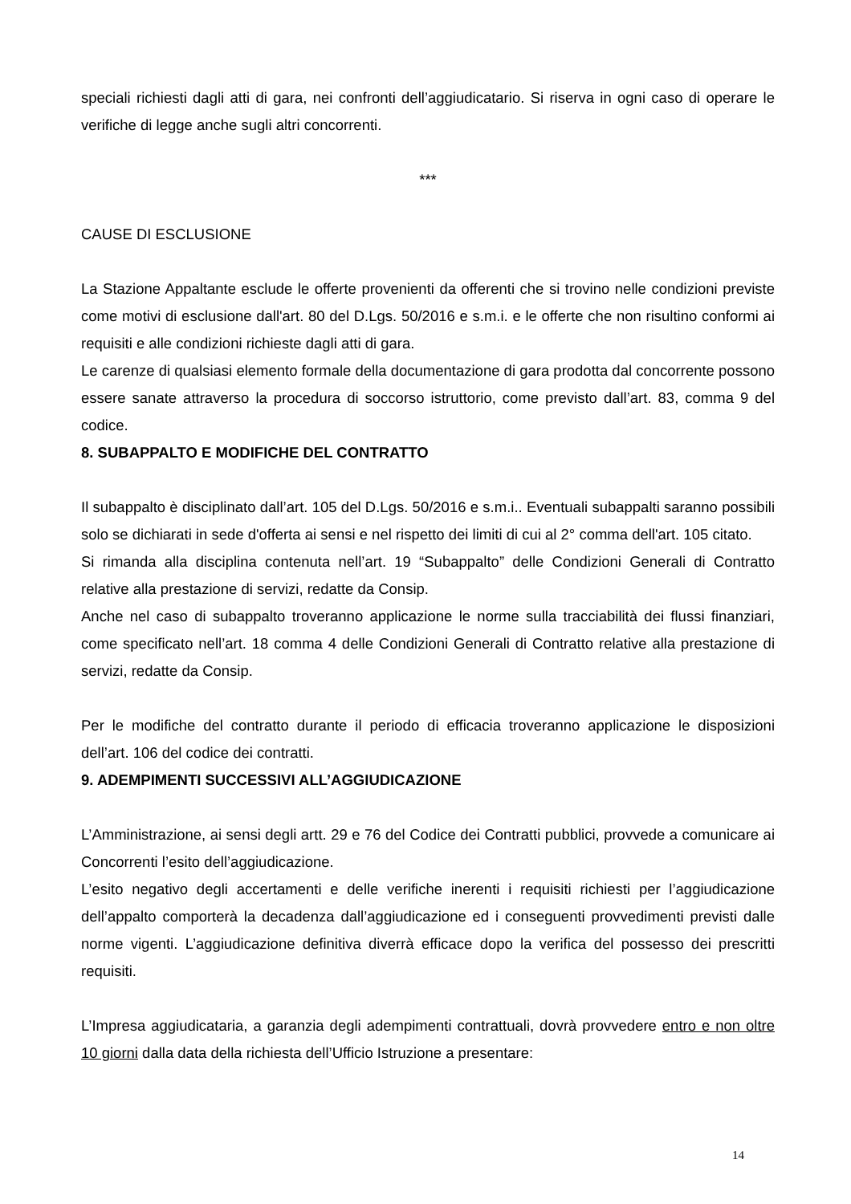speciali richiesti dagli atti di gara, nei confronti dell’aggiudicatario. Si riserva in ogni caso di operare le verifiche di legge anche sugli altri concorrenti.
***
CAUSE DI ESCLUSIONE
La Stazione Appaltante esclude le offerte provenienti da offerenti che si trovino nelle condizioni previste come motivi di esclusione dall'art. 80 del D.Lgs. 50/2016 e s.m.i. e le offerte che non risultino conformi ai requisiti e alle condizioni richieste dagli atti di gara.
Le carenze di qualsiasi elemento formale della documentazione di gara prodotta dal concorrente possono essere sanate attraverso la procedura di soccorso istruttorio, come previsto dall’art. 83, comma 9 del codice.
8. SUBAPPALTO E MODIFICHE DEL CONTRATTO
Il subappalto è disciplinato dall’art. 105 del D.Lgs. 50/2016 e s.m.i.. Eventuali subappalti saranno possibili solo se dichiarati in sede d'offerta ai sensi e nel rispetto dei limiti di cui al 2° comma dell'art. 105 citato.
Si rimanda alla disciplina contenuta nell’art. 19 “Subappalto” delle Condizioni Generali di Contratto relative alla prestazione di servizi, redatte da Consip.
Anche nel caso di subappalto troveranno applicazione le norme sulla tracciabilità dei flussi finanziari, come specificato nell’art. 18 comma 4 delle Condizioni Generali di Contratto relative alla prestazione di servizi, redatte da Consip.
Per le modifiche del contratto durante il periodo di efficacia troveranno applicazione le disposizioni dell’art. 106 del codice dei contratti.
9. ADEMPIMENTI SUCCESSIVI ALL’AGGIUDICAZIONE
L’Amministrazione, ai sensi degli artt. 29 e 76 del Codice dei Contratti pubblici, provvede a comunicare ai Concorrenti l’esito dell’aggiudicazione.
L’esito negativo degli accertamenti e delle verifiche inerenti i requisiti richiesti per l’aggiudicazione dell’appalto comporterà la decadenza dall’aggiudicazione ed i conseguenti provvedimenti previsti dalle norme vigenti. L’aggiudicazione definitiva diverrà efficace dopo la verifica del possesso dei prescritti requisiti.
L’Impresa aggiudicataria, a garanzia degli adempimenti contrattuali, dovrà provvedere entro e non oltre 10 giorni dalla data della richiesta dell’Ufficio Istruzione a presentare:
14